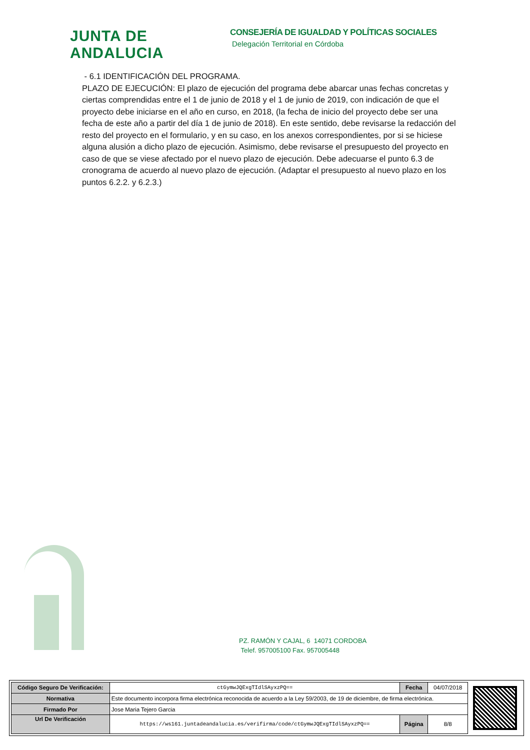JUNTA DE ANDALUCIA
CONSEJERÍA DE IGUALDAD Y POLÍTICAS SOCIALES
Delegación Territorial en Córdoba
- 6.1 IDENTIFICACIÓN DEL PROGRAMA.
PLAZO DE EJECUCIÓN: El plazo de ejecución del programa debe abarcar unas fechas concretas y ciertas comprendidas entre el 1 de junio de 2018 y el 1 de junio de 2019, con indicación de que el proyecto debe iniciarse en el año en curso, en 2018, (la fecha de inicio del proyecto debe ser una fecha de este año a partir del día 1 de junio de 2018). En este sentido, debe revisarse la redacción del resto del proyecto en el formulario, y en su caso, en los anexos correspondientes, por si se hiciese alguna alusión a dicho plazo de ejecución. Asimismo, debe revisarse el presupuesto del proyecto en caso de que se viese afectado por el nuevo plazo de ejecución. Debe adecuarse el punto 6.3 de cronograma de acuerdo al nuevo plazo de ejecución. (Adaptar el presupuesto al nuevo plazo en los puntos 6.2.2. y 6.2.3.)
PZ. RAMÓN Y CAJAL, 6 14071 CORDOBA
Telef. 957005100 Fax. 957005448
| Código Seguro De Verificación: | ctGymwJQExgTIdlSAyxzPQ== | Fecha | 04/07/2018 |
| Normativa | Este documento incorpora firma electrónica reconocida de acuerdo a la Ley 59/2003, de 19 de diciembre, de firma electrónica. | | |
| Firmado Por | Jose Maria Tejero Garcia | | |
| Url De Verificación | https://ws161.juntadeandalucia.es/verifirma/code/ctGymwJQExgTIdlSAyxzPQ== | Página | 8/8 |